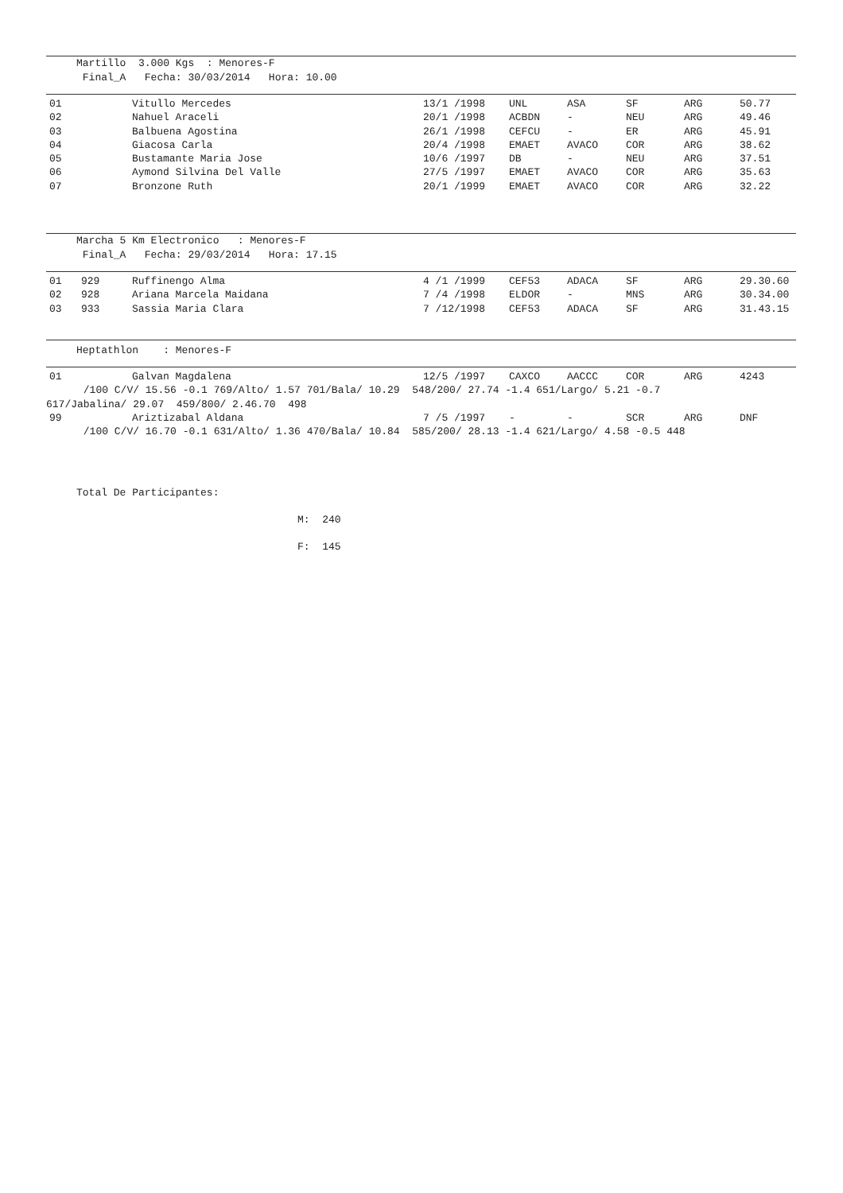Martillo 3.000 Kgs : Menores-F Final_A Fecha: 30/03/2014 Hora: 10.00
| 01 | | Vitullo Mercedes | 13/1 /1998 | UNL | ASA | SF | ARG | 50.77 |
| 02 | | Nahuel Araceli | 20/1 /1998 | ACBDN | - | NEU | ARG | 49.46 |
| 03 | | Balbuena Agostina | 26/1 /1998 | CEFCU | - | ER | ARG | 45.91 |
| 04 | | Giacosa Carla | 20/4 /1998 | EMAET | AVACO | COR | ARG | 38.62 |
| 05 | | Bustamante Maria Jose | 10/6 /1997 | DB | - | NEU | ARG | 37.51 |
| 06 | | Aymond Silvina Del Valle | 27/5 /1997 | EMAET | AVACO | COR | ARG | 35.63 |
| 07 | | Bronzone Ruth | 20/1 /1999 | EMAET | AVACO | COR | ARG | 32.22 |
Marcha 5 Km Electronico : Menores-F Final_A Fecha: 29/03/2014 Hora: 17.15
| 01 | 929 | Ruffinengo Alma | 4 /1 /1999 | CEF53 | ADACA | SF | ARG | 29.30.60 |
| 02 | 928 | Ariana Marcela Maidana | 7 /4 /1998 | ELDOR | - | MNS | ARG | 30.34.00 |
| 03 | 933 | Sassia Maria Clara | 7 /12/1998 | CEF53 | ADACA | SF | ARG | 31.43.15 |
Heptathlon : Menores-F
| 01 | | Galvan Magdalena | 12/5 /1997 | CAXCO | AACCC | COR | ARG | 4243 |
/100 C/V/ 15.56 -0.1 769/Alto/ 1.57 701/Bala/ 10.29 548/200/ 27.74 -1.4 651/Largo/ 5.21 -0.7 617/Jabalina/ 29.07 459/800/ 2.46.70 498
| 99 | | Ariztizabal Aldana | 7 /5 /1997 | - | - | SCR | ARG | DNF |
/100 C/V/ 16.70 -0.1 631/Alto/ 1.36 470/Bala/ 10.84 585/200/ 28.13 -1.4 621/Largo/ 4.58 -0.5 448
Total De Participantes:
M: 240
F: 145